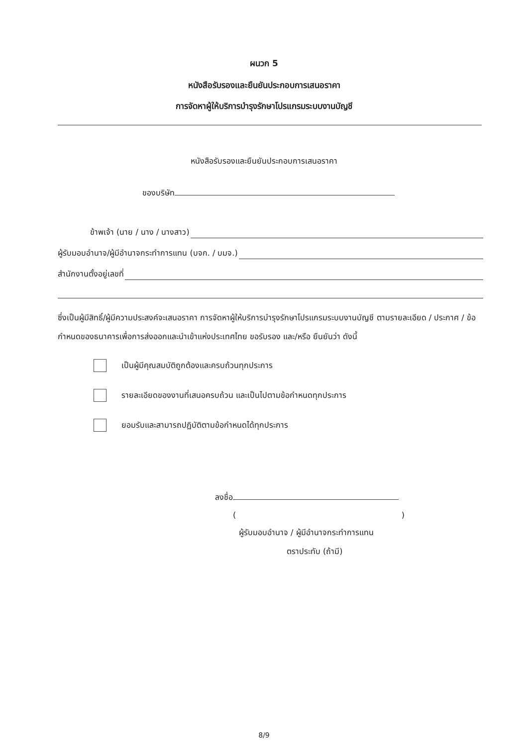ผนวก 5
หนังสือรับรองและยืนยันประกอบการเสนอราคา
การจัดหาผู้ให้บริการบำรุงรักษาโปรแกรมระบบงานบัญชี
หนังสือรับรองและยืนยันประกอบการเสนอราคา
ของบริษัท
ข้าพเจ้า (นาย / นาง / นางสาว)
ผู้รับมอบอำนาจ/ผู้มีอำนาจกระทำการแทน (บจก. / บมจ.)
สำนักงานตั้งอยู่เลขที่
ซึ่งเป็นผู้มีสิทธิ์/ผู้มีความประสงค์จะเสนอราคา การจัดหาผู้ให้บริการบำรุงรักษาโปรแกรมระบบงานบัญชี ตามรายละเอียด / ประกาศ / ข้อกำหนดของธนาคารเพื่อการส่งออกและนำเข้าแห่งประเทศไทย ขอรับรอง และ/หรือ ยืนยันว่า ดังนี้
เป็นผู้มีคุณสมบัติถูกต้องและครบถ้วนทุกประการ
รายละเอียดของงานที่เสนอครบถ้วน และเป็นไปตามข้อกำหนดทุกประการ
ยอมรับและสามารถปฏิบัติตามข้อกำหนดได้ทุกประการ
ลงชื่อ
()
ผู้รับมอบอำนาจ / ผู้มีอำนาจกระทำการแทน
ตราประทับ (ถ้ามี)
8/9